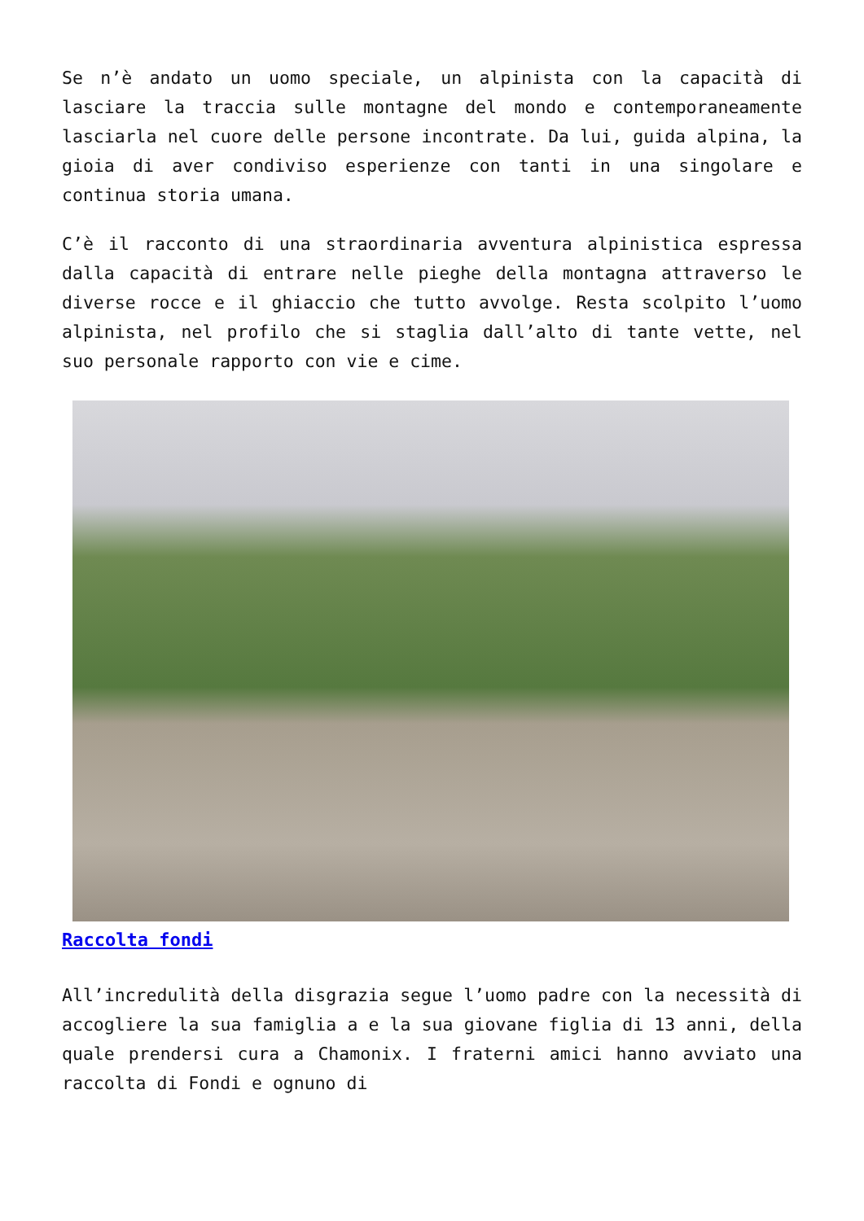Se n’è andato un uomo speciale, un alpinista con la capacità di lasciare la traccia sulle montagne del mondo e contemporaneamente lasciarla nel cuore delle persone incontrate. Da lui, guida alpina, la gioia di aver condiviso esperienze con tanti in una singolare e continua storia umana.
C’è il racconto di una straordinaria avventura alpinistica espressa dalla capacità di entrare nelle pieghe della montagna attraverso le diverse rocce e il ghiaccio che tutto avvolge. Resta scolpito l’uomo alpinista, nel profilo che si staglia dall’alto di tante vette, nel suo personale rapporto con vie e cime.
Raccolta fondi
All’incredulità della disgrazia segue l’uomo padre con la necessità di accogliere la sua famiglia a e la sua giovane figlia di 13 anni, della quale prendersi cura a Chamonix. I fraterni amici hanno avviato una raccolta di Fondi e ognuno di